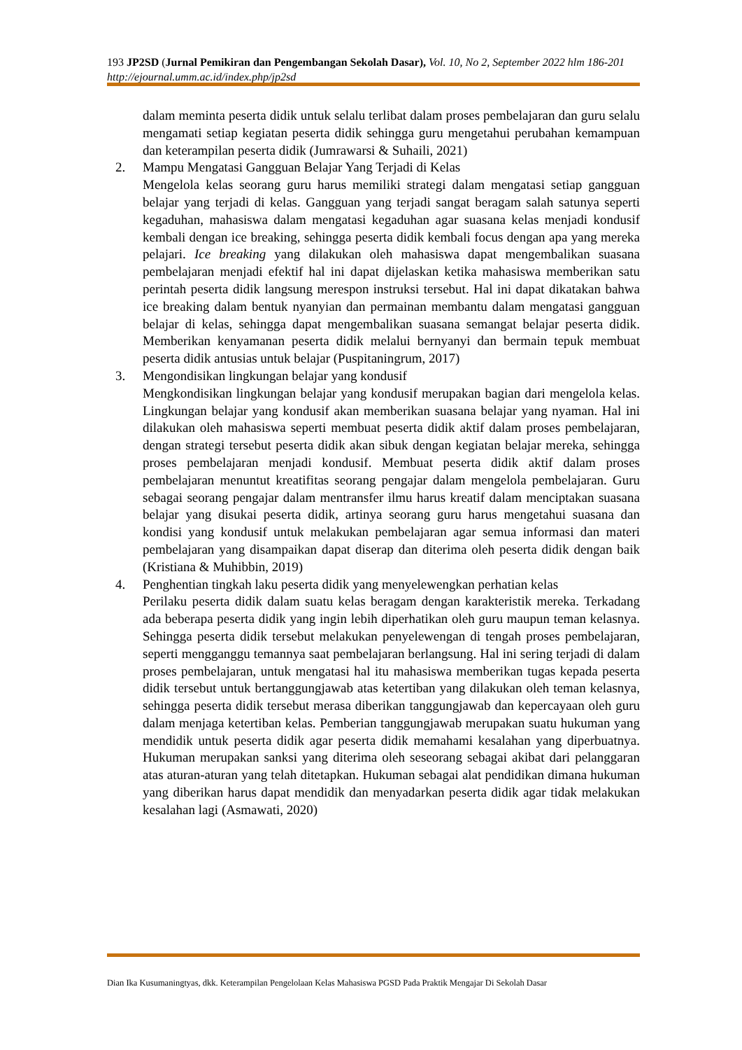193 JP2SD (Jurnal Pemikiran dan Pengembangan Sekolah Dasar), Vol. 10, No 2, September 2022 hlm 186-201
http://ejournal.umm.ac.id/index.php/jp2sd
dalam meminta peserta didik untuk selalu terlibat dalam proses pembelajaran dan guru selalu mengamati setiap kegiatan peserta didik sehingga guru mengetahui perubahan kemampuan dan keterampilan peserta didik (Jumrawarsi & Suhaili, 2021)
2. Mampu Mengatasi Gangguan Belajar Yang Terjadi di Kelas
Mengelola kelas seorang guru harus memiliki strategi dalam mengatasi setiap gangguan belajar yang terjadi di kelas. Gangguan yang terjadi sangat beragam salah satunya seperti kegaduhan, mahasiswa dalam mengatasi kegaduhan agar suasana kelas menjadi kondusif kembali dengan ice breaking, sehingga peserta didik kembali focus dengan apa yang mereka pelajari. Ice breaking yang dilakukan oleh mahasiswa dapat mengembalikan suasana pembelajaran menjadi efektif hal ini dapat dijelaskan ketika mahasiswa memberikan satu perintah peserta didik langsung merespon instruksi tersebut. Hal ini dapat dikatakan bahwa ice breaking dalam bentuk nyanyian dan permainan membantu dalam mengatasi gangguan belajar di kelas, sehingga dapat mengembalikan suasana semangat belajar peserta didik. Memberikan kenyamanan peserta didik melalui bernyanyi dan bermain tepuk membuat peserta didik antusias untuk belajar (Puspitaningrum, 2017)
3. Mengondisikan lingkungan belajar yang kondusif
Mengkondisikan lingkungan belajar yang kondusif merupakan bagian dari mengelola kelas. Lingkungan belajar yang kondusif akan memberikan suasana belajar yang nyaman. Hal ini dilakukan oleh mahasiswa seperti membuat peserta didik aktif dalam proses pembelajaran, dengan strategi tersebut peserta didik akan sibuk dengan kegiatan belajar mereka, sehingga proses pembelajaran menjadi kondusif. Membuat peserta didik aktif dalam proses pembelajaran menuntut kreatifitas seorang pengajar dalam mengelola pembelajaran. Guru sebagai seorang pengajar dalam mentransfer ilmu harus kreatif dalam menciptakan suasana belajar yang disukai peserta didik, artinya seorang guru harus mengetahui suasana dan kondisi yang kondusif untuk melakukan pembelajaran agar semua informasi dan materi pembelajaran yang disampaikan dapat diserap dan diterima oleh peserta didik dengan baik (Kristiana & Muhibbin, 2019)
4. Penghentian tingkah laku peserta didik yang menyelewengkan perhatian kelas
Perilaku peserta didik dalam suatu kelas beragam dengan karakteristik mereka. Terkadang ada beberapa peserta didik yang ingin lebih diperhatikan oleh guru maupun teman kelasnya. Sehingga peserta didik tersebut melakukan penyelewengan di tengah proses pembelajaran, seperti mengganggu temannya saat pembelajaran berlangsung. Hal ini sering terjadi di dalam proses pembelajaran, untuk mengatasi hal itu mahasiswa memberikan tugas kepada peserta didik tersebut untuk bertanggungjawab atas ketertiban yang dilakukan oleh teman kelasnya, sehingga peserta didik tersebut merasa diberikan tanggungjawab dan kepercayaan oleh guru dalam menjaga ketertiban kelas. Pemberian tanggungjawab merupakan suatu hukuman yang mendidik untuk peserta didik agar peserta didik memahami kesalahan yang diperbuatnya. Hukuman merupakan sanksi yang diterima oleh seseorang sebagai akibat dari pelanggaran atas aturan-aturan yang telah ditetapkan. Hukuman sebagai alat pendidikan dimana hukuman yang diberikan harus dapat mendidik dan menyadarkan peserta didik agar tidak melakukan kesalahan lagi (Asmawati, 2020)
Dian Ika Kusumaningtyas, dkk. Keterampilan Pengelolaan Kelas Mahasiswa PGSD Pada Praktik Mengajar Di Sekolah Dasar